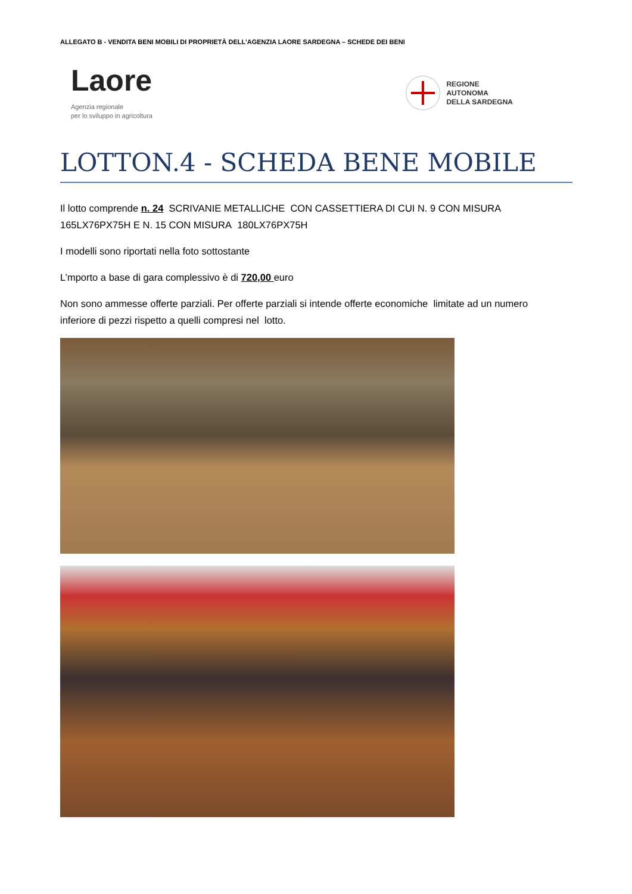ALLEGATO B - VENDITA BENI MOBILI DI PROPRIETÀ DELL’AGENZIA LAORE SARDEGNA – SCHEDE DEI BENI
Laore
Agenzia regionale
per lo sviluppo in agricoltura
REGIONE
AUTONOMA
DELLA SARDEGNA
LOTTON.4 - SCHEDA BENE MOBILE
Il lotto comprende n. 24 SCRIVANIE METALLICHE CON CASSETTIERA DI CUI N. 9 CON MISURA 165LX76PX75H E N. 15 CON MISURA 180LX76PX75H
I modelli sono riportati nella foto sottostante
L’mporto a base di gara complessivo è di 720,00 euro
Non sono ammesse offerte parziali. Per offerte parziali si intende offerte economiche limitate ad un numero inferiore di pezzi rispetto a quelli compresi nel lotto.